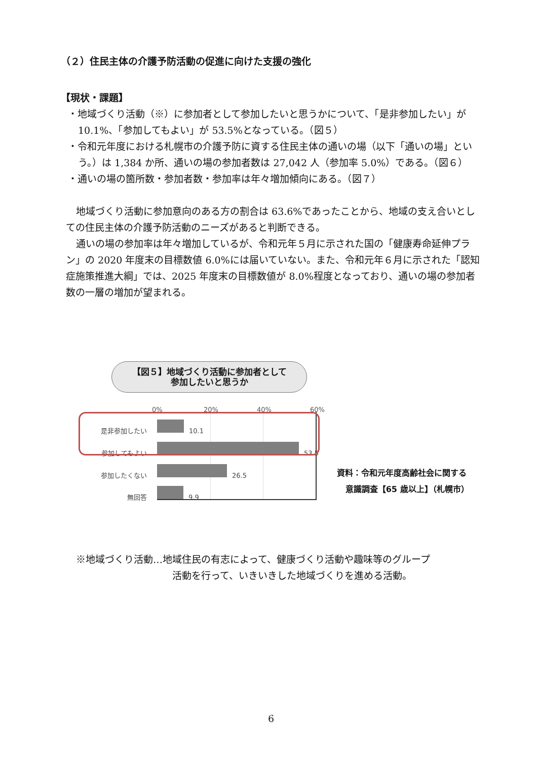（２）住民主体の介護予防活動の促進に向けた支援の強化
【現状・課題】
・地域づくり活動（※）に参加者として参加したいと思うかについて、「是非参加したい」が 10.1%、「参加してもよい」が 53.5%となっている。（図５）
・令和元年度における札幌市の介護予防に資する住民主体の通いの場（以下「通いの場」という。）は 1,384 か所、通いの場の参加者数は 27,042 人（参加率 5.0%）である。（図６）
・通いの場の箇所数・参加者数・参加率は年々増加傾向にある。（図７）
地域づくり活動に参加意向のある方の割合は 63.6%であったことから、地域の支え合いとしての住民主体の介護予防活動のニーズがあると判断できる。
通いの場の参加率は年々増加しているが、令和元年５月に示された国の「健康寿命延伸プラン」の 2020 年度末の目標数値 6.0%には届いていない。また、令和元年６月に示された「認知症施策推進大綱」では、2025 年度末の目標数値が 8.0%程度となっており、通いの場の参加者数の一層の増加が望まれる。
【図５】地域づくり活動に参加者として
参加したいと思うか
0% 20% 40% 60%
是非参加したい 10.1
参加してもよい 53.5
参加したくない 26.5
無回答 9.9
資料：令和元年度高齢社会に関する
意識調査【65 歳以上】（札幌市）
※地域づくり活動…地域住民の有志によって、健康づくり活動や趣味等のグループ
活動を行って、いきいきした地域づくりを進める活動。
6